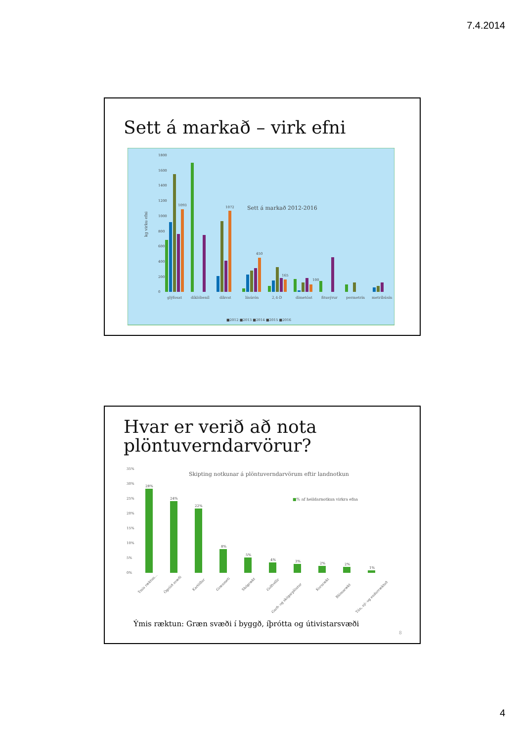7.4.2014
Sett á markað – virk efni
1800
1600
1400
1200
1000
800
600
400
200
0
Sett á markað 2012-2016
kg virku efni
1093
1072
450
165
100
glýfosat
díklóbeníl
díkvat
línúrón
2,4-D
dímetóat
fitusýrur
permetrín
metríbúsín
■2012 ■2013 ■2014 ■2015 ■2016
Hvar er verið að nota
plöntuverndarvörur?
35%
30%
25%
20%
15%
10%
5%
0%
Skipting notkunar á plöntuverndarvörum eftir landnotkun
■% af heildarnotkun virkra efna
28%
24%
22%
8%
5%
4%
3%
2%
2%
1%
Ýmis ræktun...
Ógróið svæði
Kartöflur
Grænmeti
Skógrækt
Golfvellir
Garð- og skógarplöntur
Kornrækt
Blómarækt
Tún, ný- og endurræktuð
Ýmis ræktun: Græn svæði í byggð, íþrótta og útivistarsvæði
8
4